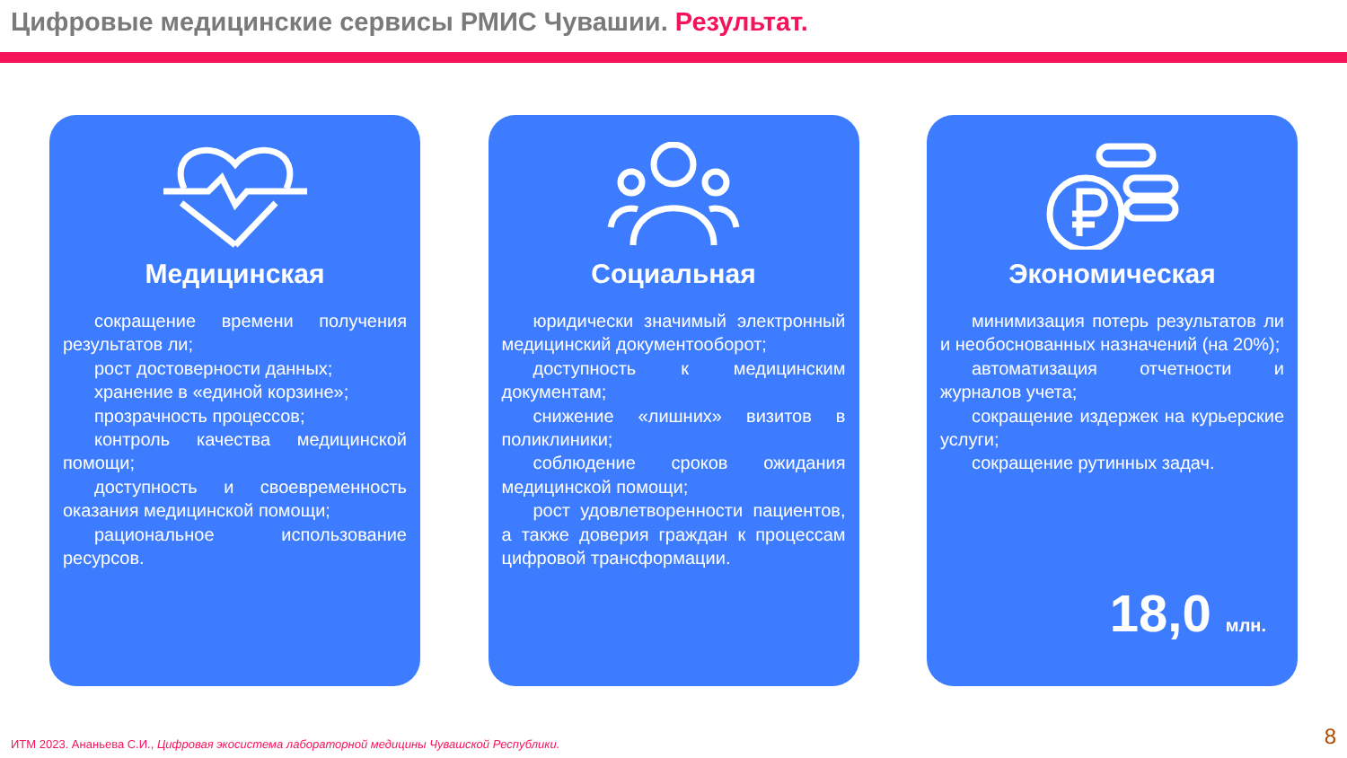Цифровые медицинские сервисы РМИС Чувашии. Результат.
Медицинская
сокращение времени получения результатов ли;
рост достоверности данных;
хранение в «единой корзине»;
прозрачность процессов;
контроль качества медицинской помощи;
доступность и своевременность оказания медицинской помощи;
рациональное использование ресурсов.
Социальная
юридически значимый электронный медицинский документооборот;
доступность к медицинским документам;
снижение «лишних» визитов в поликлиники;
соблюдение сроков ожидания медицинской помощи;
рост удовлетворенности пациентов, а также доверия граждан к процессам цифровой трансформации.
Экономическая
минимизация потерь результатов ли и необоснованных назначений (на 20%);
автоматизация отчетности и журналов учета;
сокращение издержек на курьерские услуги;
сокращение рутинных задач.
18,0 млн.
ИТМ 2023. Ананьева С.И., Цифровая экосистема лабораторной медицины Чувашской Республики.
8